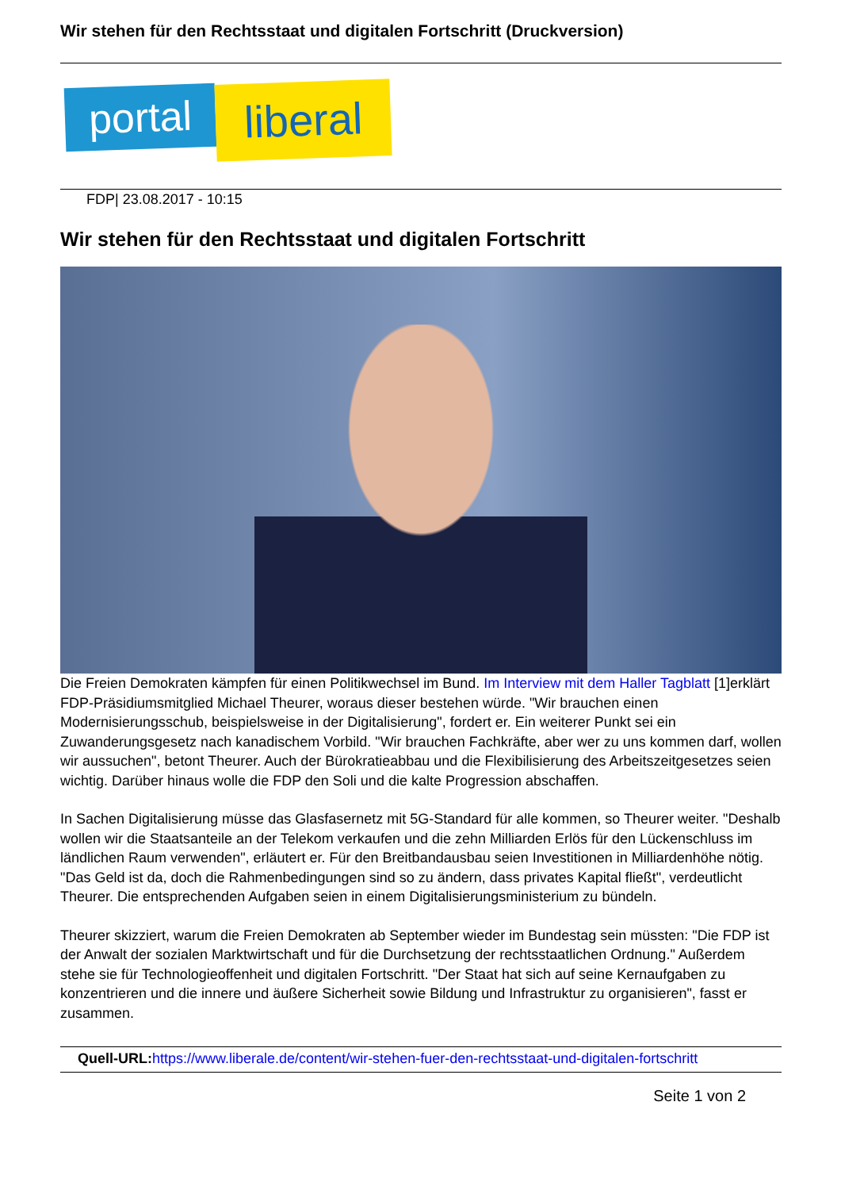Wir stehen für den Rechtsstaat und digitalen Fortschritt (Druckversion)
portal
liberal
FDP| 23.08.2017 - 10:15
Wir stehen für den Rechtsstaat und digitalen Fortschritt
Die Freien Demokraten kämpfen für einen Politikwechsel im Bund. Im Interview mit dem Haller Tagblatt [1]erklärt FDP-Präsidiumsmitglied Michael Theurer, woraus dieser bestehen würde. "Wir brauchen einen Modernisierungsschub, beispielsweise in der Digitalisierung", fordert er. Ein weiterer Punkt sei ein Zuwanderungsgesetz nach kanadischem Vorbild. "Wir brauchen Fachkräfte, aber wer zu uns kommen darf, wollen wir aussuchen", betont Theurer. Auch der Bürokratieabbau und die Flexibilisierung des Arbeitszeitgesetzes seien wichtig. Darüber hinaus wolle die FDP den Soli und die kalte Progression abschaffen.
In Sachen Digitalisierung müsse das Glasfasernetz mit 5G-Standard für alle kommen, so Theurer weiter. "Deshalb wollen wir die Staatsanteile an der Telekom verkaufen und die zehn Milliarden Erlös für den Lückenschluss im ländlichen Raum verwenden", erläutert er. Für den Breitbandausbau seien Investitionen in Milliardenhöhe nötig. "Das Geld ist da, doch die Rahmenbedingungen sind so zu ändern, dass privates Kapital fließt", verdeutlicht Theurer. Die entsprechenden Aufgaben seien in einem Digitalisierungsministerium zu bündeln.
Theurer skizziert, warum die Freien Demokraten ab September wieder im Bundestag sein müssten: "Die FDP ist der Anwalt der sozialen Marktwirtschaft und für die Durchsetzung der rechtsstaatlichen Ordnung." Außerdem stehe sie für Technologieoffenheit und digitalen Fortschritt. "Der Staat hat sich auf seine Kernaufgaben zu konzentrieren und die innere und äußere Sicherheit sowie Bildung und Infrastruktur zu organisieren", fasst er zusammen.
Quell-URL: https://www.liberale.de/content/wir-stehen-fuer-den-rechtsstaat-und-digitalen-fortschritt
Seite 1 von 2